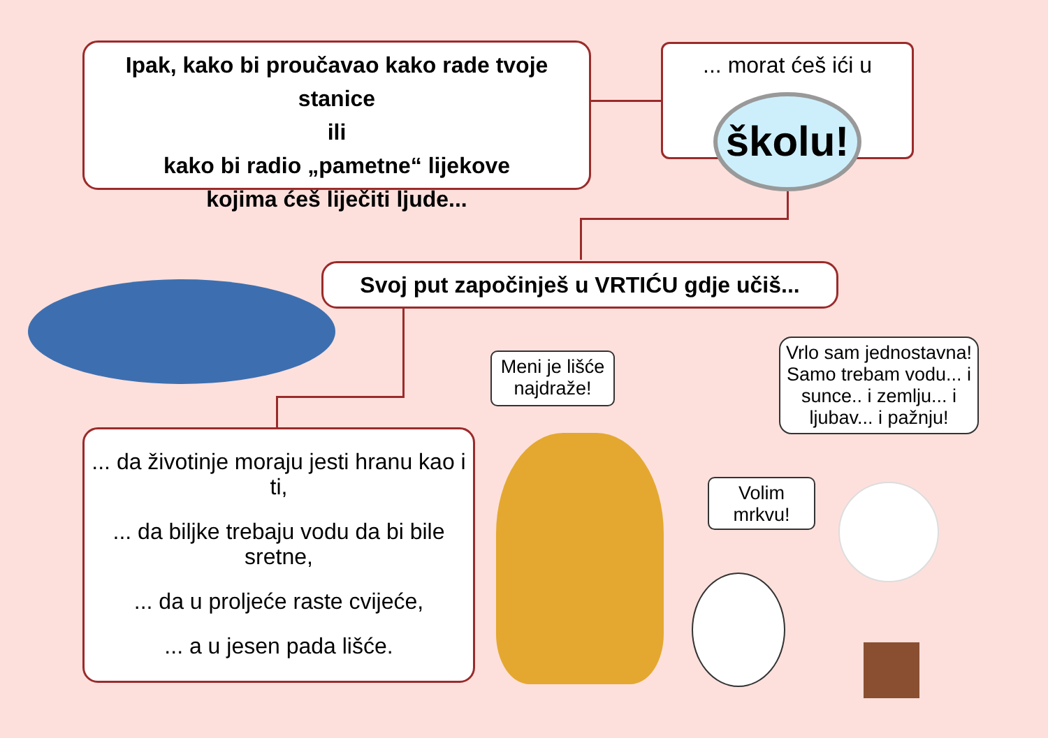Ipak, kako bi proučavao kako rade tvoje stanice
ili
kako bi radio „pametne“ lijekove
kojima ćeš liječiti ljude...
... morat ćeš ići u
školu!
Svoj put započinješ u VRTIĆU gdje učiš...
... da životinje moraju jesti hranu kao i ti,
... da biljke trebaju vodu da bi bile sretne,
... da u proljeće raste cvijeće,
... a u jesen pada lišće.
Meni je lišće najdraže!
Vrlo sam jednostavna! Samo trebam vodu... i sunce.. i zemlju... i ljubav... i pažnju!
Volim mrkvu!